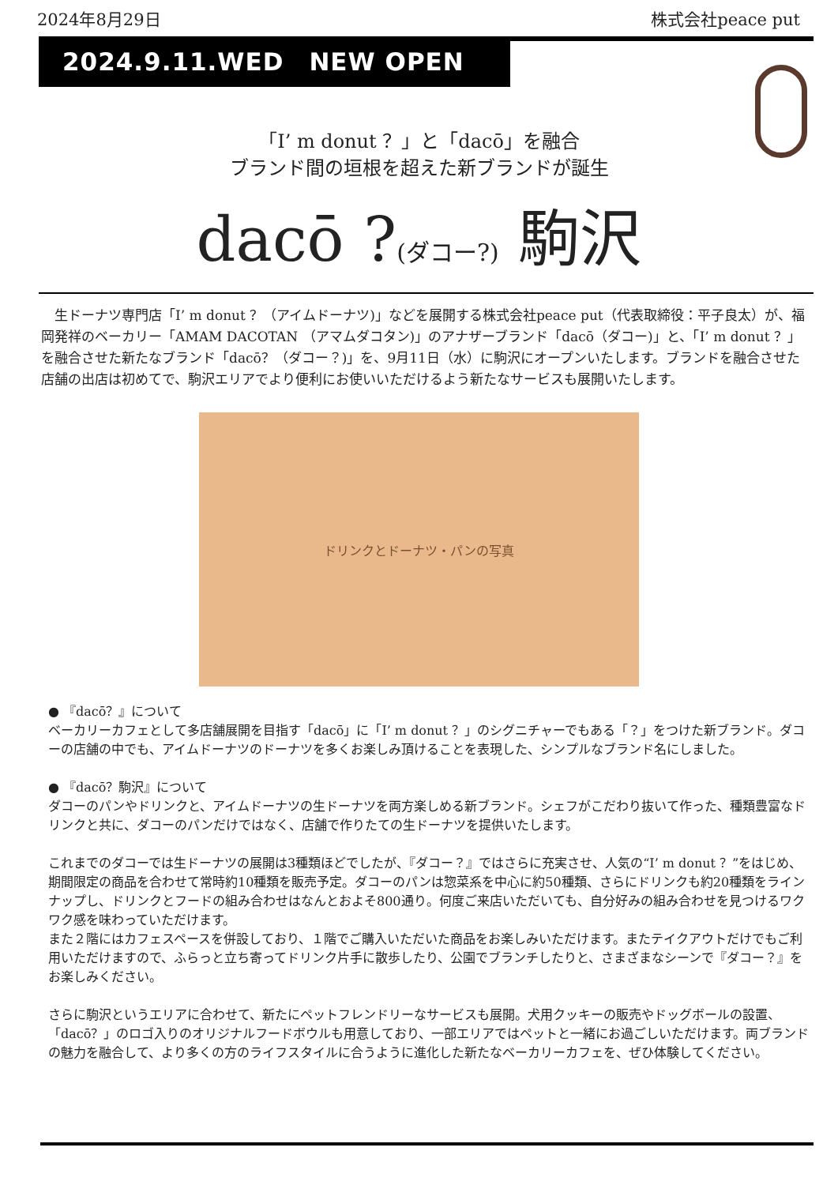2024年8月29日 株式会社peace put
2024.9.11.WED　NEW OPEN
「I’ m donut ？」と「dacō」を融合
ブランド間の垣根を超えた新ブランドが誕生
dacō ?(ダコー?) 駒沢
　生ドーナツ専門店「I’ m donut ？（アイムドーナツ)」などを展開する株式会社peace put（代表取締役：平子良太）が、福岡発祥のベーカリー「AMAM DACOTAN （アマムダコタン)」のアナザーブランド「dacō（ダコー)」と、「I’ m donut ？」を融合させた新たなブランド「dacō？（ダコー？)」を、9月11日（水）に駒沢にオープンいたします。ブランドを融合させた店舗の出店は初めてで、駒沢エリアでより便利にお使いいただけるよう新たなサービスも展開いたします。
ドリンクとドーナツ・パンの写真
● 『dacō？』について
ベーカリーカフェとして多店舗展開を目指す「dacō」に「I’ m donut ？」のシグニチャーでもある「？」をつけた新ブランド。ダコーの店舗の中でも、アイムドーナツのドーナツを多くお楽しみ頂けることを表現した、シンプルなブランド名にしました。
● 『dacō？駒沢』について
ダコーのパンやドリンクと、アイムドーナツの生ドーナツを両方楽しめる新ブランド。シェフがこだわり抜いて作った、種類豊富なドリンクと共に、ダコーのパンだけではなく、店舗で作りたての生ドーナツを提供いたします。
これまでのダコーでは生ドーナツの展開は3種類ほどでしたが、『ダコー？』ではさらに充実させ、人気の“I’ m donut ？”をはじめ、期間限定の商品を合わせて常時約10種類を販売予定。ダコーのパンは惣菜系を中心に約50種類、さらにドリンクも約20種類をラインナップし、ドリンクとフードの組み合わせはなんとおよそ800通り。何度ご来店いただいても、自分好みの組み合わせを見つけるワクワク感を味わっていただけます。
また２階にはカフェスペースを併設しており、１階でご購入いただいた商品をお楽しみいただけます。またテイクアウトだけでもご利用いただけますので、ふらっと立ち寄ってドリンク片手に散歩したり、公園でブランチしたりと、さまざまなシーンで『ダコー？』をお楽しみください。
さらに駒沢というエリアに合わせて、新たにペットフレンドリーなサービスも展開。犬用クッキーの販売やドッグボールの設置、「dacō？」のロゴ入りのオリジナルフードボウルも用意しており、一部エリアではペットと一緒にお過ごしいただけます。両ブランドの魅力を融合して、より多くの方のライフスタイルに合うように進化した新たなベーカリーカフェを、ぜひ体験してください。